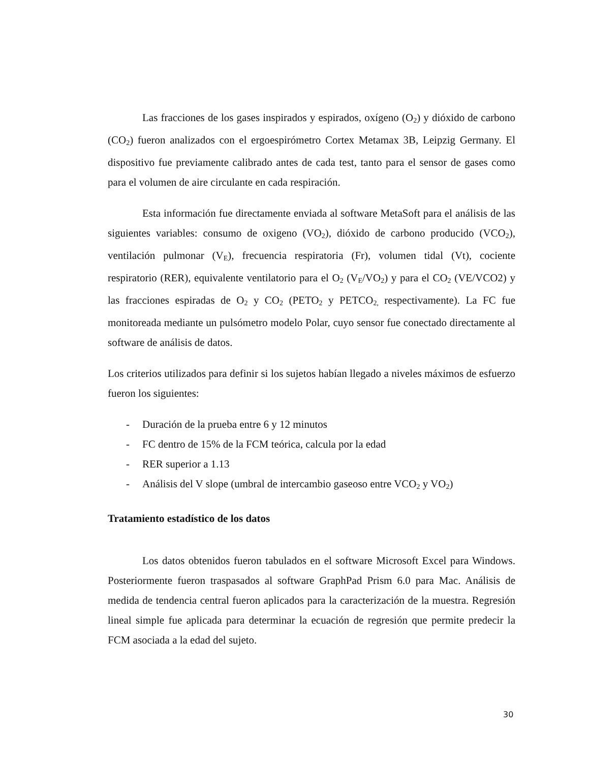Las fracciones de los gases inspirados y espirados, oxígeno (O<sub>2</sub>) y dióxido de carbono (CO<sub>2</sub>) fueron analizados con el ergoespirómetro Cortex Metamax 3B, Leipzig Germany. El dispositivo fue previamente calibrado antes de cada test, tanto para el sensor de gases como para el volumen de aire circulante en cada respiración.
Esta información fue directamente enviada al software MetaSoft para el análisis de las siguientes variables: consumo de oxigeno (VO<sub>2</sub>), dióxido de carbono producido (VCO<sub>2</sub>), ventilación pulmonar (V<sub>E</sub>), frecuencia respiratoria (Fr), volumen tidal (Vt), cociente respiratorio (RER), equivalente ventilatorio para el O<sub>2</sub> (V<sub>E</sub>/VO<sub>2</sub>) y para el CO<sub>2</sub> (VE/VCO2) y las fracciones espiradas de O<sub>2</sub> y CO<sub>2</sub> (PETO<sub>2</sub> y PETCO<sub>2,</sub> respectivamente). La FC fue monitoreada mediante un pulsómetro modelo Polar, cuyo sensor fue conectado directamente al software de análisis de datos.
Los criterios utilizados para definir si los sujetos habían llegado a niveles máximos de esfuerzo fueron los siguientes:
- Duración de la prueba entre 6 y 12 minutos
- FC dentro de 15% de la FCM teórica, calcula por la edad
- RER superior a 1.13
- Análisis del V slope (umbral de intercambio gaseoso entre VCO<sub>2</sub> y VO<sub>2</sub>)
Tratamiento estadístico de los datos
Los datos obtenidos fueron tabulados en el software Microsoft Excel para Windows. Posteriormente fueron traspasados al software GraphPad Prism 6.0 para Mac. Análisis de medida de tendencia central fueron aplicados para la caracterización de la muestra. Regresión lineal simple fue aplicada para determinar la ecuación de regresión que permite predecir la FCM asociada a la edad del sujeto.
30